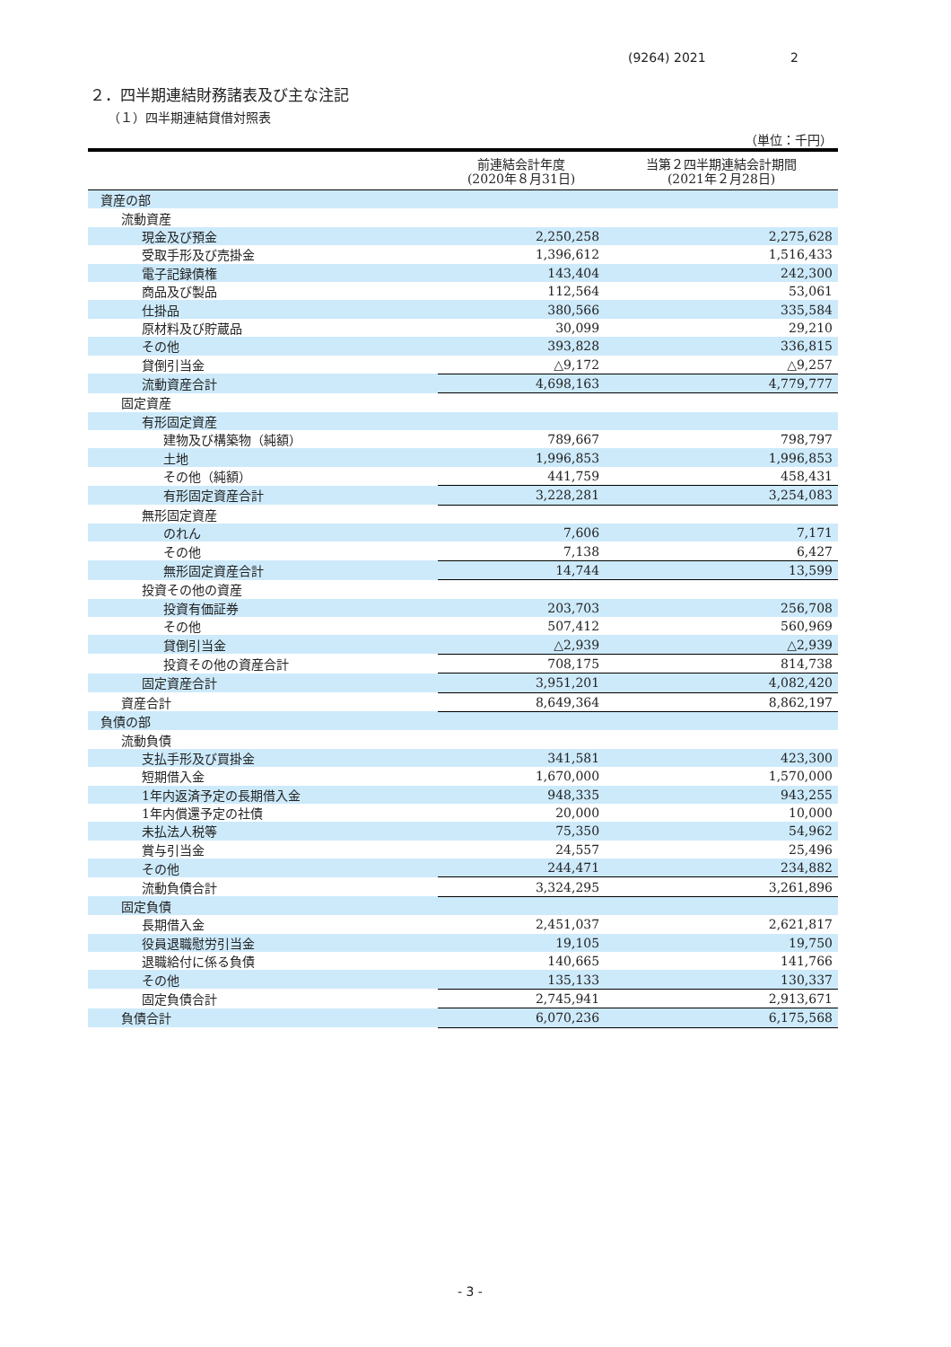(9264) 2021 2
２．四半期連結財務諸表及び主な注記
（１）四半期連結貸借対照表
（単位：千円）
| | 前連結会計年度 (2020年８月31日) | 当第２四半期連結会計期間 (2021年２月28日) |
| --- | --- | --- |
| 資産の部 | | |
| 流動資産 | | |
| 現金及び預金 | 2,250,258 | 2,275,628 |
| 受取手形及び売掛金 | 1,396,612 | 1,516,433 |
| 電子記録債権 | 143,404 | 242,300 |
| 商品及び製品 | 112,564 | 53,061 |
| 仕掛品 | 380,566 | 335,584 |
| 原材料及び貯蔵品 | 30,099 | 29,210 |
| その他 | 393,828 | 336,815 |
| 貸倒引当金 | △9,172 | △9,257 |
| 流動資産合計 | 4,698,163 | 4,779,777 |
| 固定資産 | | |
| 有形固定資産 | | |
| 建物及び構築物（純額） | 789,667 | 798,797 |
| 土地 | 1,996,853 | 1,996,853 |
| その他（純額） | 441,759 | 458,431 |
| 有形固定資産合計 | 3,228,281 | 3,254,083 |
| 無形固定資産 | | |
| のれん | 7,606 | 7,171 |
| その他 | 7,138 | 6,427 |
| 無形固定資産合計 | 14,744 | 13,599 |
| 投資その他の資産 | | |
| 投資有価証券 | 203,703 | 256,708 |
| その他 | 507,412 | 560,969 |
| 貸倒引当金 | △2,939 | △2,939 |
| 投資その他の資産合計 | 708,175 | 814,738 |
| 固定資産合計 | 3,951,201 | 4,082,420 |
| 資産合計 | 8,649,364 | 8,862,197 |
| 負債の部 | | |
| 流動負債 | | |
| 支払手形及び買掛金 | 341,581 | 423,300 |
| 短期借入金 | 1,670,000 | 1,570,000 |
| 1年内返済予定の長期借入金 | 948,335 | 943,255 |
| 1年内償還予定の社債 | 20,000 | 10,000 |
| 未払法人税等 | 75,350 | 54,962 |
| 賞与引当金 | 24,557 | 25,496 |
| その他 | 244,471 | 234,882 |
| 流動負債合計 | 3,324,295 | 3,261,896 |
| 固定負債 | | |
| 長期借入金 | 2,451,037 | 2,621,817 |
| 役員退職慰労引当金 | 19,105 | 19,750 |
| 退職給付に係る負債 | 140,665 | 141,766 |
| その他 | 135,133 | 130,337 |
| 固定負債合計 | 2,745,941 | 2,913,671 |
| 負債合計 | 6,070,236 | 6,175,568 |
- 3 -